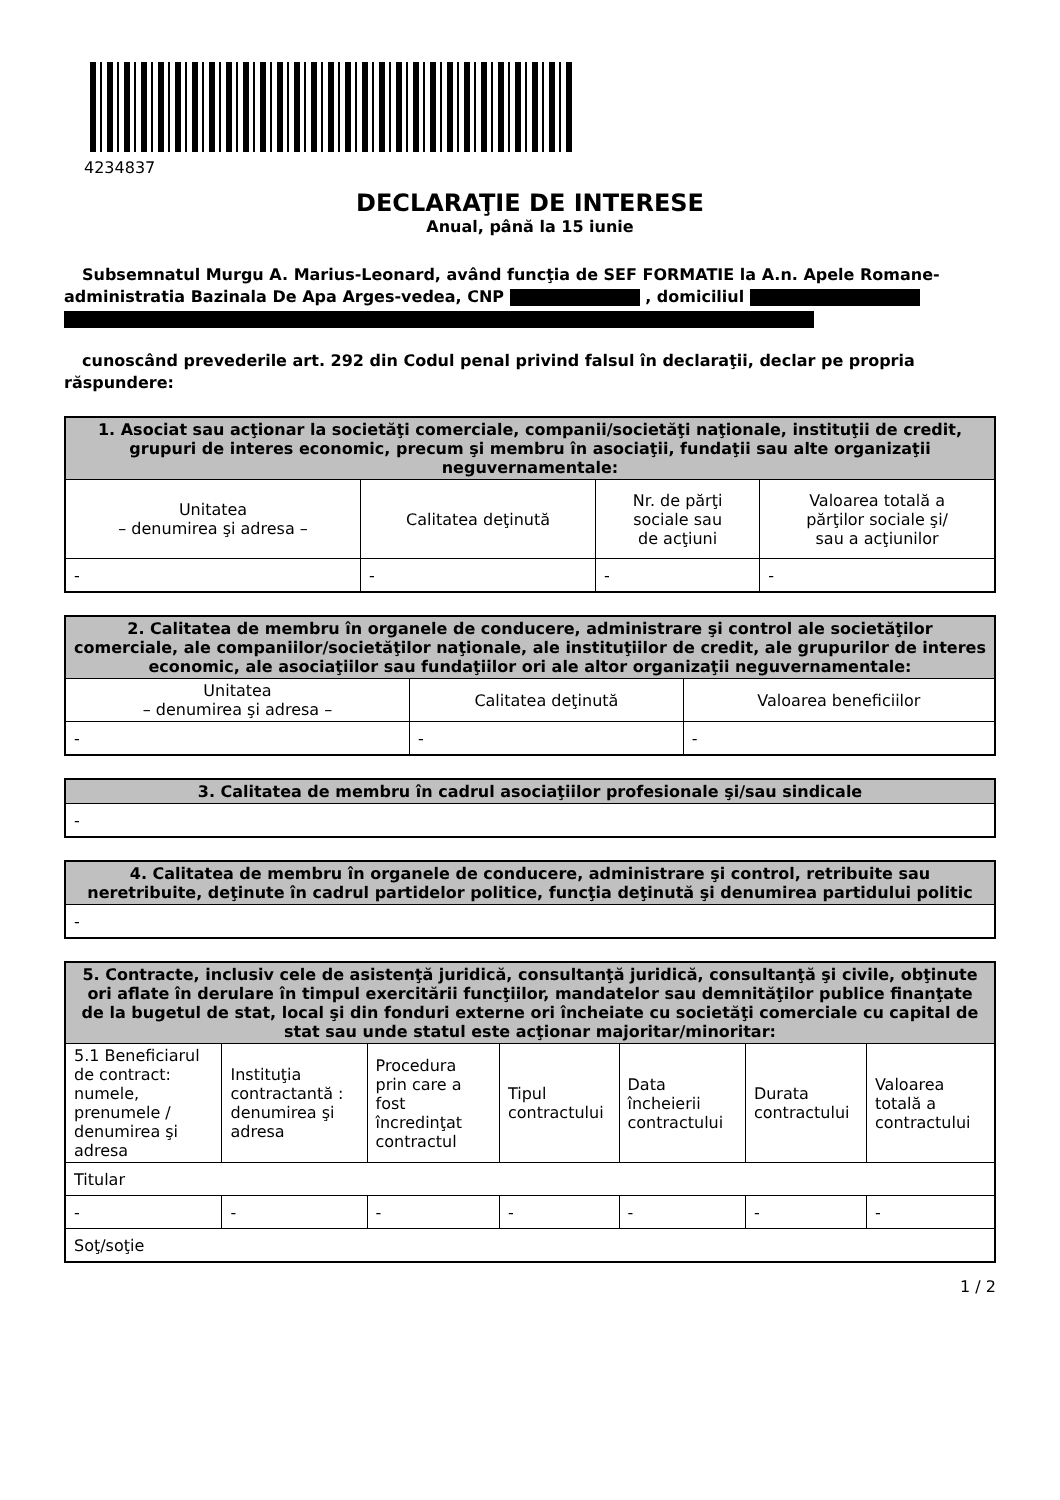4234837
DECLARAŢIE DE INTERESE
Anual, până la 15 iunie
Subsemnatul Murgu A. Marius-Leonard, având funcţia de SEF FORMATIE la A.n. Apele Romane-administratia Bazinala De Apa Arges-vedea, CNP , domiciliul
cunoscând prevederile art. 292 din Codul penal privind falsul în declaraţii, declar pe propria răspundere:
| 1. Asociat sau acţionar la societăţi comerciale, companii/societăţi naţionale, instituţii de credit, grupuri de interes economic, precum şi membru în asociaţii, fundaţii sau alte organizaţii neguvernamentale: | | | |
| --- | --- | --- | --- |
| Unitatea – denumirea şi adresa – | Calitatea deţinută | Nr. de părţi sociale sau de acţiuni | Valoarea totală a părţilor sociale şi/ sau a acţiunilor |
| - | - | - | - |
| 2. Calitatea de membru în organele de conducere, administrare şi control ale societăţilor comerciale, ale companiilor/societăţilor naţionale, ale instituţiilor de credit, ale grupurilor de interes economic, ale asociaţiilor sau fundaţiilor ori ale altor organizaţii neguvernamentale: | | |
| --- | --- | --- |
| Unitatea – denumirea şi adresa – | Calitatea deţinută | Valoarea beneficiilor |
| - | - | - |
| 3. Calitatea de membru în cadrul asociaţiilor profesionale şi/sau sindicale |
| --- |
| - |
| 4. Calitatea de membru în organele de conducere, administrare şi control, retribuite sau neretribuite, deţinute în cadrul partidelor politice, funcţia deţinută şi denumirea partidului politic |
| --- |
| - |
| 5. Contracte, inclusiv cele de asistenţă juridică, consultanţă juridică, consultanţă şi civile, obţinute ori aflate în derulare în timpul exercitării funcţiilor, mandatelor sau demnităţilor publice finanţate de la bugetul de stat, local şi din fonduri externe ori încheiate cu societăţi comerciale cu capital de stat sau unde statul este acţionar majoritar/minoritar: | | | | | | |
| --- | --- | --- | --- | --- | --- | --- |
| 5.1 Beneficiarul de contract: numele, prenumele / denumirea şi adresa | Instituţia contractantă : denumirea şi adresa | Procedura prin care a fost încredinţat contractul | Tipul contractului | Data încheierii contractului | Durata contractului | Valoarea totală a contractului |
| Titular | | | | | | |
| - | - | - | - | - | - | - |
| Soţ/soţie | | | | | | |
1 / 2